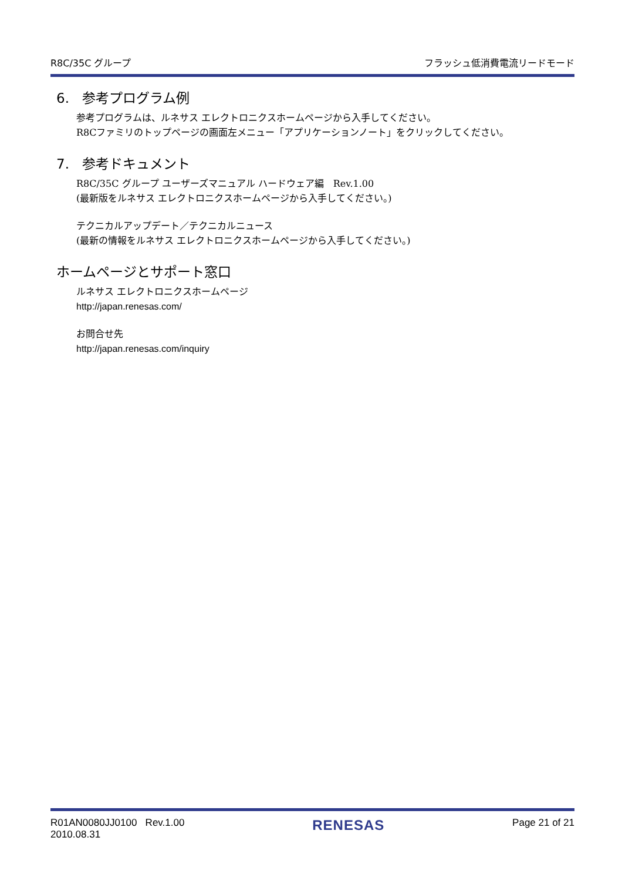R8C/35C グループ フラッシュ低消費電流リードモード
6. 参考プログラム例
参考プログラムは、ルネサス エレクトロニクスホームページから入手してください。
R8Cファミリのトップページの画面左メニュー「アプリケーションノート」をクリックしてください。
7. 参考ドキュメント
R8C/35C グループ ユーザーズマニュアル ハードウェア編　Rev.1.00
(最新版をルネサス エレクトロニクスホームページから入手してください。)
テクニカルアップデート／テクニカルニュース
(最新の情報をルネサス エレクトロニクスホームページから入手してください。)
ホームページとサポート窓口
ルネサス エレクトロニクスホームページ
http://japan.renesas.com/
お問合せ先
http://japan.renesas.com/inquiry
R01AN0080JJ0100 Rev.1.00
2010.08.31 RENESAS Page 21 of 21